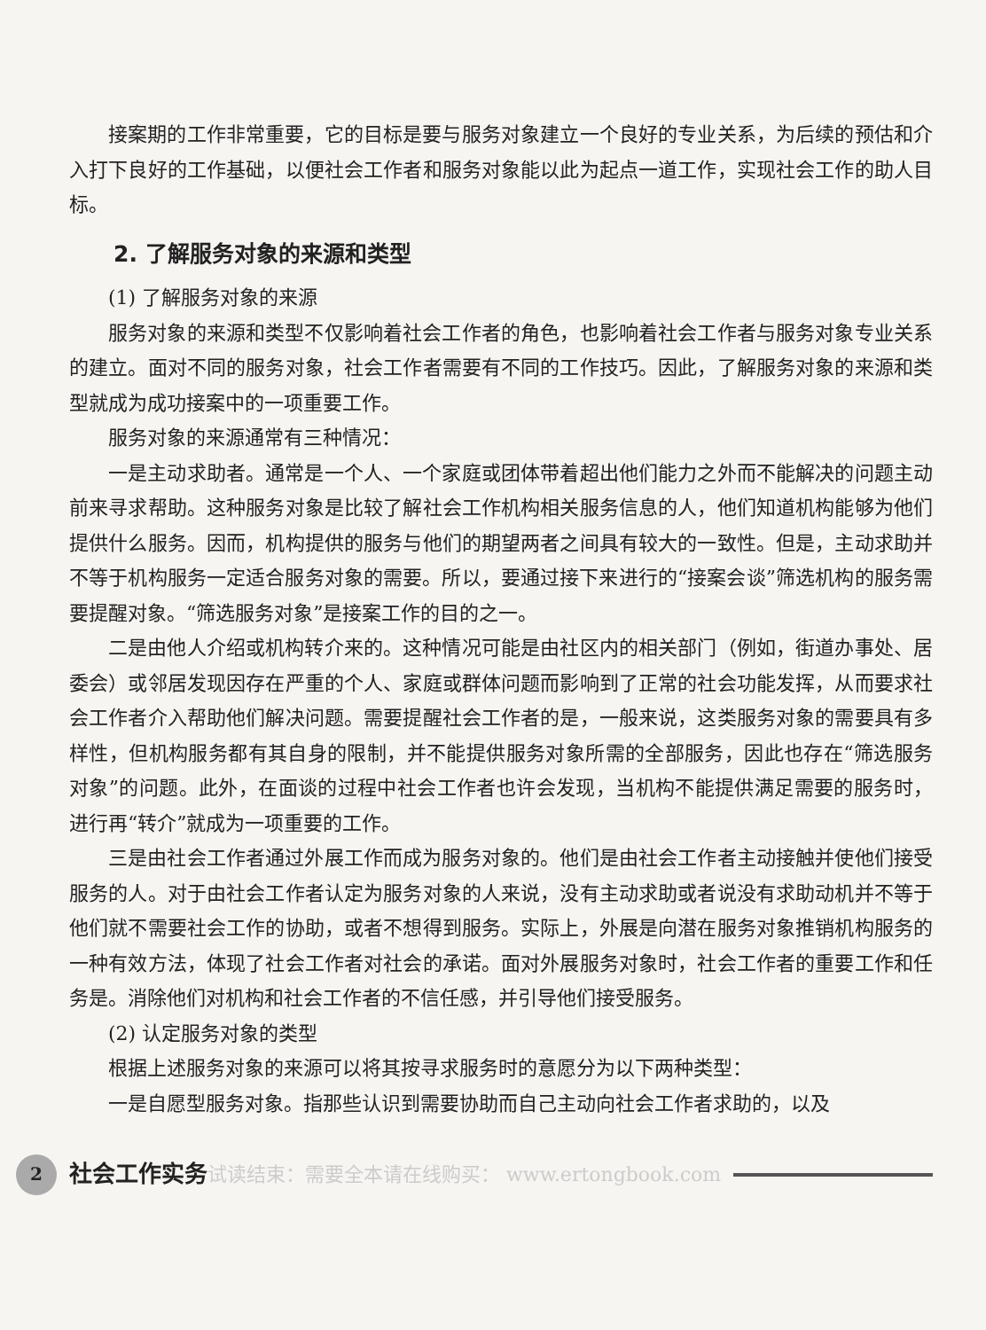接案期的工作非常重要，它的目标是要与服务对象建立一个良好的专业关系，为后续的预估和介入打下良好的工作基础，以便社会工作者和服务对象能以此为起点一道工作，实现社会工作的助人目标。
2. 了解服务对象的来源和类型
(1) 了解服务对象的来源
服务对象的来源和类型不仅影响着社会工作者的角色，也影响着社会工作者与服务对象专业关系的建立。面对不同的服务对象，社会工作者需要有不同的工作技巧。因此，了解服务对象的来源和类型就成为成功接案中的一项重要工作。
服务对象的来源通常有三种情况：
一是主动求助者。通常是一个人、一个家庭或团体带着超出他们能力之外而不能解决的问题主动前来寻求帮助。这种服务对象是比较了解社会工作机构相关服务信息的人，他们知道机构能够为他们提供什么服务。因而，机构提供的服务与他们的期望两者之间具有较大的一致性。但是，主动求助并不等于机构服务一定适合服务对象的需要。所以，要通过接下来进行的“接案会谈”筛选机构的服务需要提醒对象。“筛选服务对象”是接案工作的目的之一。
二是由他人介绍或机构转介来的。这种情况可能是由社区内的相关部门（例如，街道办事处、居委会）或邻居发现因存在严重的个人、家庭或群体问题而影响到了正常的社会功能发挥，从而要求社会工作者介入帮助他们解决问题。需要提醒社会工作者的是，一般来说，这类服务对象的需要具有多样性，但机构服务都有其自身的限制，并不能提供服务对象所需的全部服务，因此也存在“筛选服务对象”的问题。此外，在面谈的过程中社会工作者也许会发现，当机构不能提供满足需要的服务时，进行再“转介”就成为一项重要的工作。
三是由社会工作者通过外展工作而成为服务对象的。他们是由社会工作者主动接触并使他们接受服务的人。对于由社会工作者认定为服务对象的人来说，没有主动求助或者说没有求助动机并不等于他们就不需要社会工作的协助，或者不想得到服务。实际上，外展是向潜在服务对象推销机构服务的一种有效方法，体现了社会工作者对社会的承诺。面对外展服务对象时，社会工作者的重要工作和任务是。消除他们对机构和社会工作者的不信任感，并引导他们接受服务。
(2) 认定服务对象的类型
根据上述服务对象的来源可以将其按寻求服务时的意愿分为以下两种类型：
一是自愿型服务对象。指那些认识到需要协助而自己主动向社会工作者求助的，以及
2 社会工作实务 试读结束：需要全本请在线购买： www.ertongbook.com